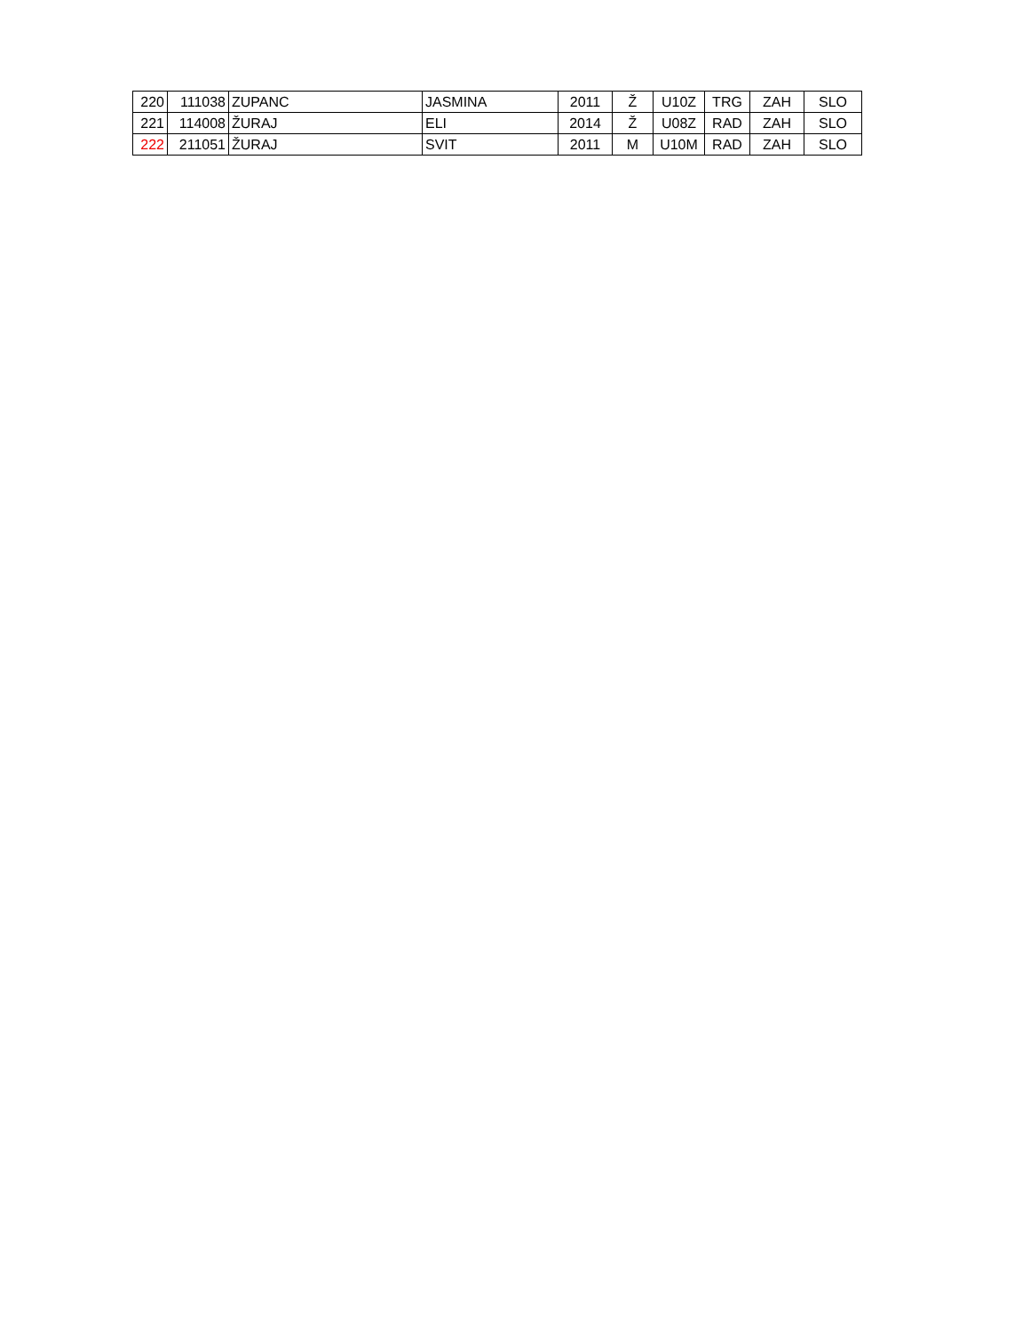| 220 | 111038 | ZUPANC | JASMINA | 2011 | Ž | U10Z | TRG | ZAH | SLO |
| 221 | 114008 | ŽURAJ | ELI | 2014 | Ž | U08Z | RAD | ZAH | SLO |
| 222 | 211051 | ŽURAJ | SVIT | 2011 | M | U10M | RAD | ZAH | SLO |